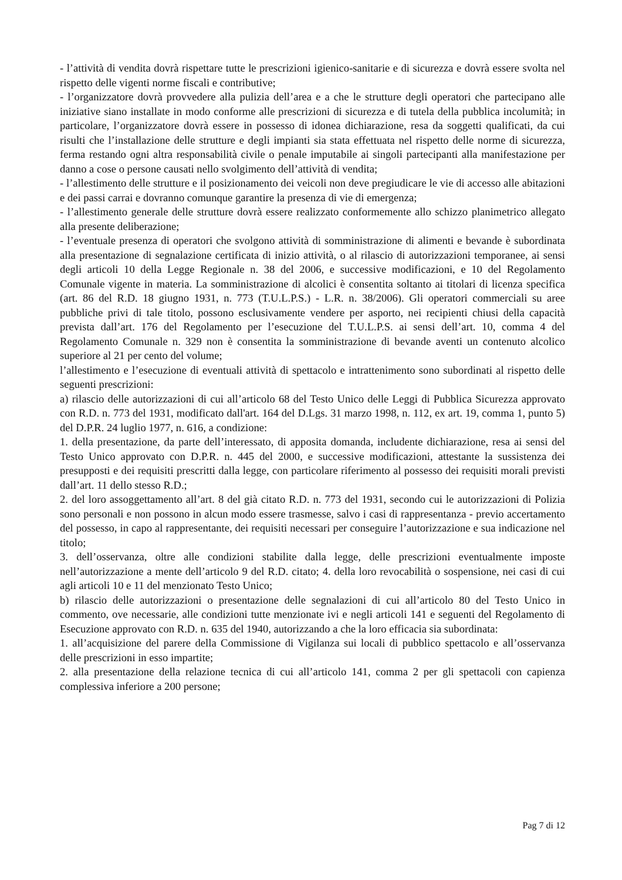- l’attività di vendita dovrà rispettare tutte le prescrizioni igienico-sanitarie e di sicurezza e dovrà essere svolta nel rispetto delle vigenti norme fiscali e contributive;
- l’organizzatore dovrà provvedere alla pulizia dell’area e a che le strutture degli operatori che partecipano alle iniziative siano installate in modo conforme alle prescrizioni di sicurezza e di tutela della pubblica incolumità; in particolare, l’organizzatore dovrà essere in possesso di idonea dichiarazione, resa da soggetti qualificati, da cui risulti che l’installazione delle strutture e degli impianti sia stata effettuata nel rispetto delle norme di sicurezza, ferma restando ogni altra responsabilità civile o penale imputabile ai singoli partecipanti alla manifestazione per danno a cose o persone causati nello svolgimento dell’attività di vendita;
- l’allestimento delle strutture e il posizionamento dei veicoli non deve pregiudicare le vie di accesso alle abitazioni e dei passi carrai e dovranno comunque garantire la presenza di vie di emergenza;
- l’allestimento generale delle strutture dovrà essere realizzato conformemente allo schizzo planimetrico allegato alla presente deliberazione;
- l’eventuale presenza di operatori che svolgono attività di somministrazione di alimenti e bevande è subordinata alla presentazione di segnalazione certificata di inizio attività, o al rilascio di autorizzazioni temporanee, ai sensi degli articoli 10 della Legge Regionale n. 38 del 2006, e successive modificazioni, e 10 del Regolamento Comunale vigente in materia. La somministrazione di alcolici è consentita soltanto ai titolari di licenza specifica (art. 86 del R.D. 18 giugno 1931, n. 773 (T.U.L.P.S.) - L.R. n. 38/2006). Gli operatori commerciali su aree pubbliche privi di tale titolo, possono esclusivamente vendere per asporto, nei recipienti chiusi della capacità prevista dall’art. 176 del Regolamento per l’esecuzione del T.U.L.P.S. ai sensi dell’art. 10, comma 4 del Regolamento Comunale n. 329 non è consentita la somministrazione di bevande aventi un contenuto alcolico superiore al 21 per cento del volume;
l’allestimento e l’esecuzione di eventuali attività di spettacolo e intrattenimento sono subordinati al rispetto delle seguenti prescrizioni:
a) rilascio delle autorizzazioni di cui all’articolo 68 del Testo Unico delle Leggi di Pubblica Sicurezza approvato con R.D. n. 773 del 1931, modificato dall'art. 164 del D.Lgs. 31 marzo 1998, n. 112, ex art. 19, comma 1, punto 5) del D.P.R. 24 luglio 1977, n. 616, a condizione:
1. della presentazione, da parte dell’interessato, di apposita domanda, includente dichiarazione, resa ai sensi del Testo Unico approvato con D.P.R. n. 445 del 2000, e successive modificazioni, attestante la sussistenza dei presupposti e dei requisiti prescritti dalla legge, con particolare riferimento al possesso dei requisiti morali previsti dall’art. 11 dello stesso R.D.;
2. del loro assoggettamento all’art. 8 del già citato R.D. n. 773 del 1931, secondo cui le autorizzazioni di Polizia sono personali e non possono in alcun modo essere trasmesse, salvo i casi di rappresentanza - previo accertamento del possesso, in capo al rappresentante, dei requisiti necessari per conseguire l’autorizzazione e sua indicazione nel titolo;
3. dell’osservanza, oltre alle condizioni stabilite dalla legge, delle prescrizioni eventualmente imposte nell’autorizzazione a mente dell’articolo 9 del R.D. citato; 4. della loro revocabilità o sospensione, nei casi di cui agli articoli 10 e 11 del menzionato Testo Unico;
b) rilascio delle autorizzazioni o presentazione delle segnalazioni di cui all’articolo 80 del Testo Unico in commento, ove necessarie, alle condizioni tutte menzionate ivi e negli articoli 141 e seguenti del Regolamento di Esecuzione approvato con R.D. n. 635 del 1940, autorizzando a che la loro efficacia sia subordinata:
1. all’acquisizione del parere della Commissione di Vigilanza sui locali di pubblico spettacolo e all’osservanza delle prescrizioni in esso impartite;
2. alla presentazione della relazione tecnica di cui all’articolo 141, comma 2 per gli spettacoli con capienza complessiva inferiore a 200 persone;
Pag 7 di 12